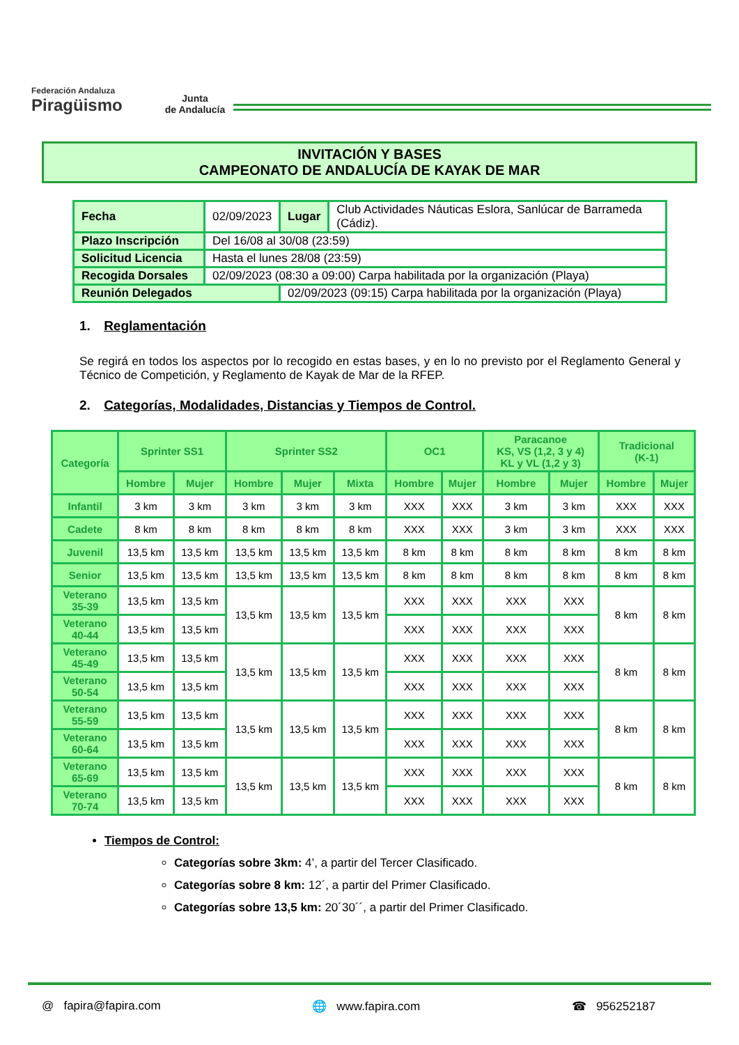Federación Andaluza
Piragüismo
Junta
de Andalucía
INVITACIÓN Y BASES
CAMPEONATO DE ANDALUCÍA DE KAYAK DE MAR
| Fecha | 02/09/2023 | Lugar | Club Actividades Náuticas Eslora, Sanlúcar de Barrameda (Cádiz). |
| Plazo Inscripción | Del 16/08 al 30/08 (23:59) | | |
| Solicitud Licencia | Hasta el lunes 28/08 (23:59) | | |
| Recogida Dorsales | 02/09/2023 (08:30 a 09:00) Carpa habilitada por la organización (Playa) | | |
| Reunión Delegados | | 02/09/2023 (09:15) Carpa habilitada por la organización (Playa) | |
1. Reglamentación
Se regirá en todos los aspectos por lo recogido en estas bases, y en lo no previsto por el Reglamento General y Técnico de Competición, y Reglamento de Kayak de Mar de la RFEP.
2. Categorías, Modalidades, Distancias y Tiempos de Control.
| Categoría | Sprinter SS1 | | Sprinter SS2 | | | OC1 | | Paracanoe KS, VS (1,2, 3 y 4) KL y VL (1,2 y 3) | | Tradicional (K-1) | |
| --- | --- | --- | --- | --- | --- | --- | --- | --- | --- | --- | --- |
| | Hombre | Mujer | Hombre | Mujer | Mixta | Hombre | Mujer | Hombre | Mujer | Hombre | Mujer |
| Infantil | 3 km | 3 km | 3 km | 3 km | 3 km | XXX | XXX | 3 km | 3 km | XXX | XXX |
| Cadete | 8 km | 8 km | 8 km | 8 km | 8 km | XXX | XXX | 3 km | 3 km | XXX | XXX |
| Juvenil | 13,5 km | 13,5 km | 13,5 km | 13,5 km | 13,5 km | 8 km | 8 km | 8 km | 8 km | 8 km | 8 km |
| Senior | 13,5 km | 13,5 km | 13,5 km | 13,5 km | 13,5 km | 8 km | 8 km | 8 km | 8 km | 8 km | 8 km |
| Veterano 35-39 | 13,5 km | 13,5 km | 13,5 km | 13,5 km | 13,5 km | XXX | XXX | XXX | XXX | 8 km | 8 km |
| Veterano 40-44 | 13,5 km | 13,5 km | | | | XXX | XXX | XXX | XXX | | |
| Veterano 45-49 | 13,5 km | 13,5 km | 13,5 km | 13,5 km | 13,5 km | XXX | XXX | XXX | XXX | 8 km | 8 km |
| Veterano 50-54 | 13,5 km | 13,5 km | | | | XXX | XXX | XXX | XXX | | |
| Veterano 55-59 | 13,5 km | 13,5 km | 13,5 km | 13,5 km | 13,5 km | XXX | XXX | XXX | XXX | 8 km | 8 km |
| Veterano 60-64 | 13,5 km | 13,5 km | | | | XXX | XXX | XXX | XXX | | |
| Veterano 65-69 | 13,5 km | 13,5 km | 13,5 km | 13,5 km | 13,5 km | XXX | XXX | XXX | XXX | 8 km | 8 km |
| Veterano 70-74 | 13,5 km | 13,5 km | | | | XXX | XXX | XXX | XXX | | |
Tiempos de Control:
Categorías sobre 3km: 4’, a partir del Tercer Clasificado.
Categorías sobre 8 km: 12´, a partir del Primer Clasificado.
Categorías sobre 13,5 km: 20´30´´, a partir del Primer Clasificado.
@ fapira@fapira.com 🌐 www.fapira.com ☎ 956252187